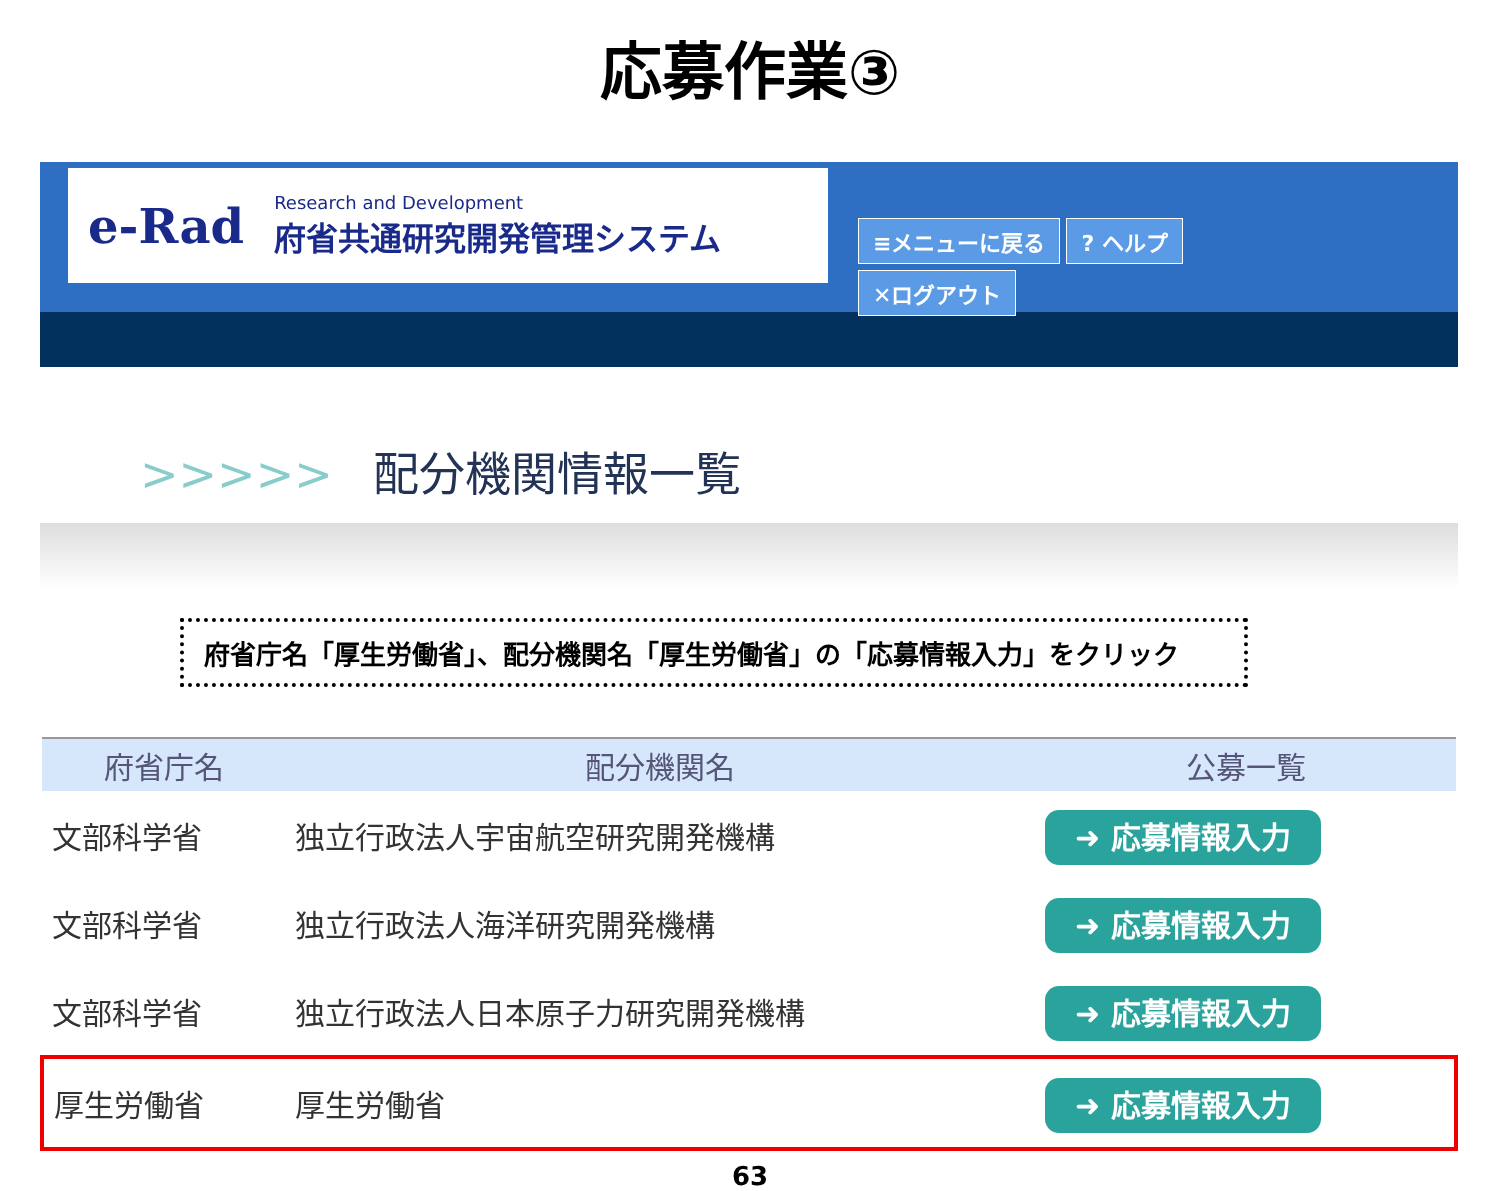応募作業③
e-Rad
Research and Development
府省共通研究開発管理システム
≡メニューに戻る? ヘルプ
✕ログアウト
>>>>> 配分機関情報一覧
府省庁名「厚生労働省」、配分機関名「厚生労働省」の「応募情報入力」をクリック
| 府省庁名 | 配分機関名 | 公募一覧 |
| --- | --- | --- |
| 文部科学省 | 独立行政法人宇宙航空研究開発機構 | ➜ 応募情報入力 |
| 文部科学省 | 独立行政法人海洋研究開発機構 | ➜ 応募情報入力 |
| 文部科学省 | 独立行政法人日本原子力研究開発機構 | ➜ 応募情報入力 |
| 厚生労働省 | 厚生労働省 | ➜ 応募情報入力 |
63